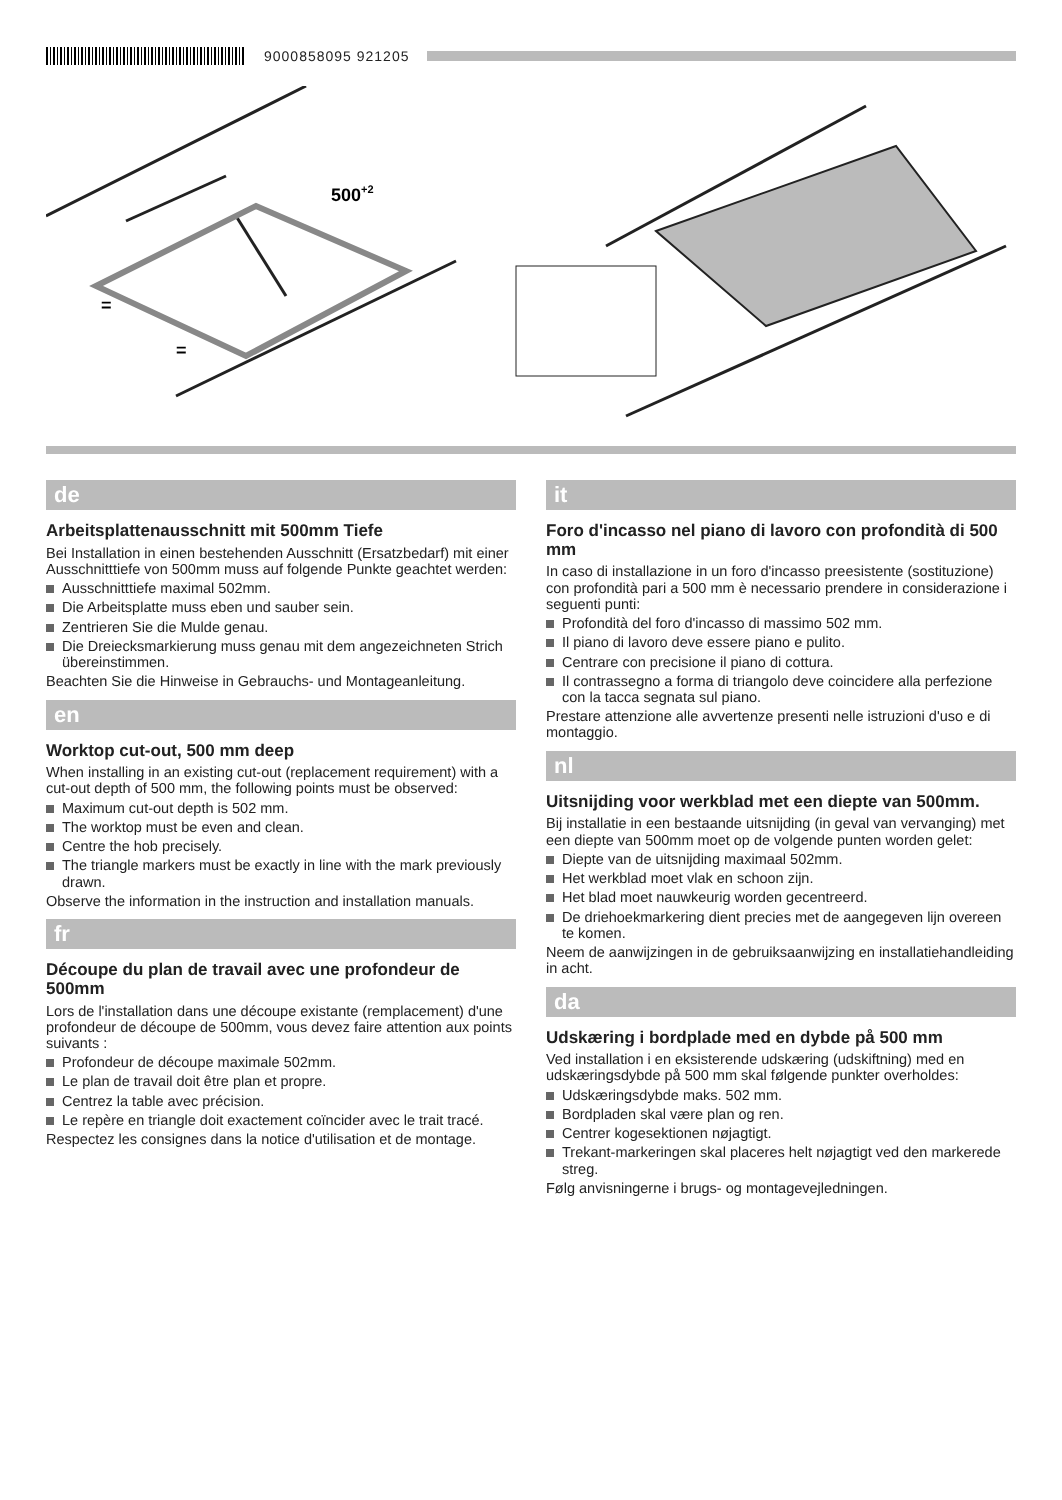9000858095 921205
500+2
=
=
de
Arbeitsplattenausschnitt mit 500mm Tiefe
Bei Installation in einen bestehenden Ausschnitt (Ersatzbedarf) mit einer Ausschnitttiefe von 500mm muss auf folgende Punkte geachtet werden:
Ausschnitttiefe maximal 502mm.
Die Arbeitsplatte muss eben und sauber sein.
Zentrieren Sie die Mulde genau.
Die Dreiecksmarkierung muss genau mit dem angezeichneten Strich übereinstimmen.
Beachten Sie die Hinweise in Gebrauchs- und Montageanleitung.
en
Worktop cut-out, 500 mm deep
When installing in an existing cut-out (replacement requirement) with a cut-out depth of 500 mm, the following points must be observed:
Maximum cut-out depth is 502 mm.
The worktop must be even and clean.
Centre the hob precisely.
The triangle markers must be exactly in line with the mark previously drawn.
Observe the information in the instruction and installation manuals.
fr
Découpe du plan de travail avec une profondeur de 500mm
Lors de l'installation dans une découpe existante (remplacement) d'une profondeur de découpe de 500mm, vous devez faire attention aux points suivants :
Profondeur de découpe maximale 502mm.
Le plan de travail doit être plan et propre.
Centrez la table avec précision.
Le repère en triangle doit exactement coïncider avec le trait tracé.
Respectez les consignes dans la notice d'utilisation et de montage.
it
Foro d'incasso nel piano di lavoro con profondità di 500 mm
In caso di installazione in un foro d'incasso preesistente (sostituzione) con profondità pari a 500 mm è necessario prendere in considerazione i seguenti punti:
Profondità del foro d'incasso di massimo 502 mm.
Il piano di lavoro deve essere piano e pulito.
Centrare con precisione il piano di cottura.
Il contrassegno a forma di triangolo deve coincidere alla perfezione con la tacca segnata sul piano.
Prestare attenzione alle avvertenze presenti nelle istruzioni d'uso e di montaggio.
nl
Uitsnijding voor werkblad met een diepte van 500mm.
Bij installatie in een bestaande uitsnijding (in geval van vervanging) met een diepte van 500mm moet op de volgende punten worden gelet:
Diepte van de uitsnijding maximaal 502mm.
Het werkblad moet vlak en schoon zijn.
Het blad moet nauwkeurig worden gecentreerd.
De driehoekmarkering dient precies met de aangegeven lijn overeen te komen.
Neem de aanwijzingen in de gebruiksaanwijzing en installatiehandleiding in acht.
da
Udskæring i bordplade med en dybde på 500 mm
Ved installation i en eksisterende udskæring (udskiftning) med en udskæringsdybde på 500 mm skal følgende punkter overholdes:
Udskæringsdybde maks. 502 mm.
Bordpladen skal være plan og ren.
Centrer kogesektionen nøjagtigt.
Trekant-markeringen skal placeres helt nøjagtigt ved den markerede streg.
Følg anvisningerne i brugs- og montagevejledningen.